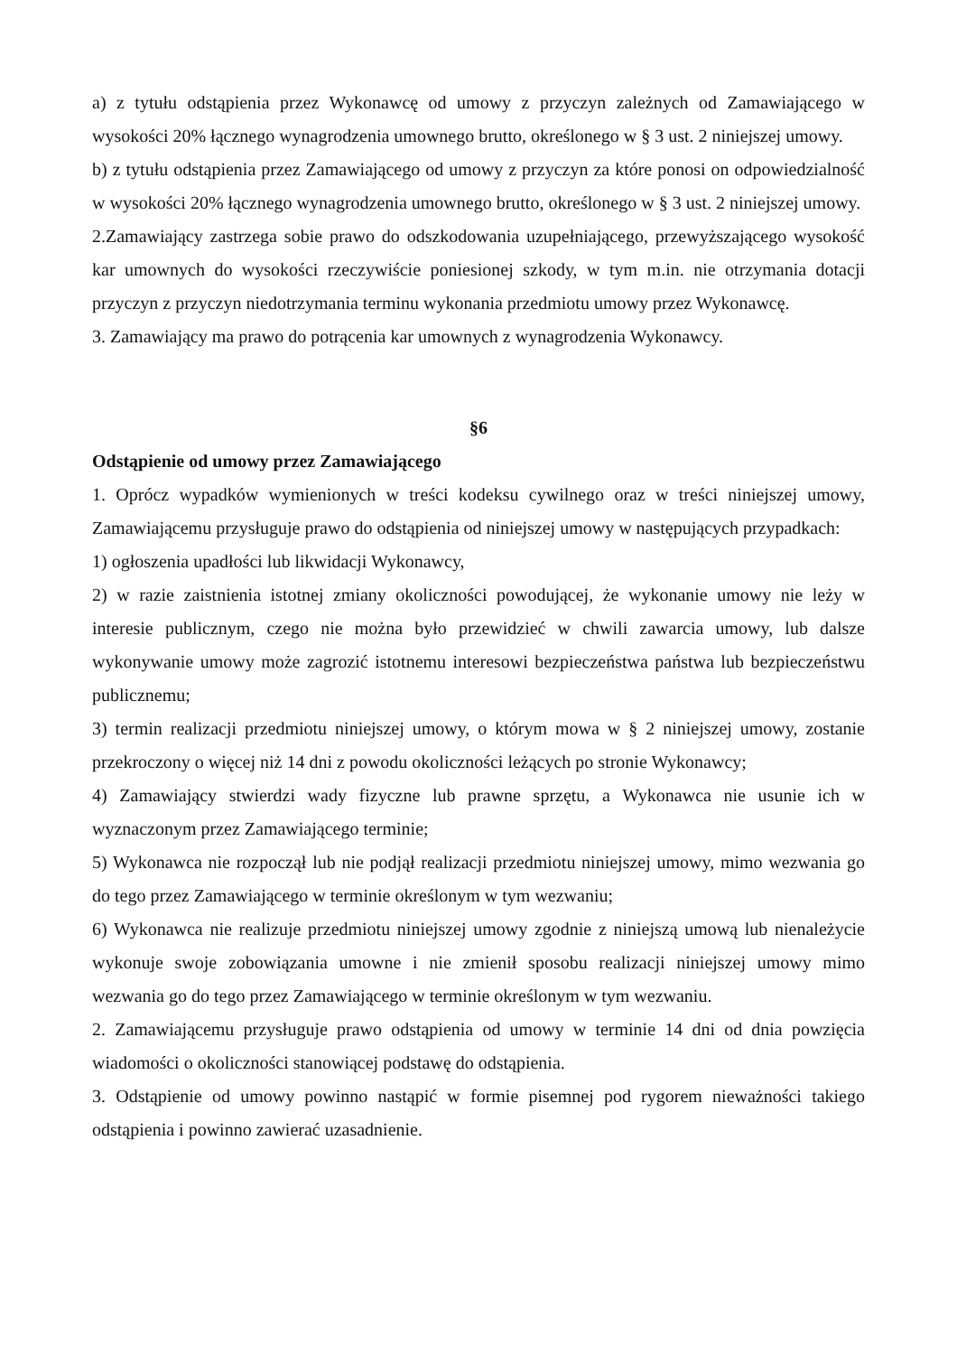a) z tytułu odstąpienia przez Wykonawcę od umowy z przyczyn zależnych od Zamawiającego w wysokości 20% łącznego wynagrodzenia umownego brutto, określonego w § 3 ust. 2 niniejszej umowy.
b) z tytułu odstąpienia przez Zamawiającego od umowy z przyczyn za które ponosi on odpowiedzialność w wysokości 20% łącznego wynagrodzenia umownego brutto, określonego w § 3 ust. 2 niniejszej umowy.
2.Zamawiający zastrzega sobie prawo do odszkodowania uzupełniającego, przewyższającego wysokość kar umownych do wysokości rzeczywiście poniesionej szkody, w tym m.in. nie otrzymania dotacji przyczyn z przyczyn niedotrzymania terminu wykonania przedmiotu umowy przez Wykonawcę.
3. Zamawiający ma prawo do potrącenia kar umownych z wynagrodzenia Wykonawcy.
§6
Odstąpienie od umowy przez Zamawiającego
1. Oprócz wypadków wymienionych w treści kodeksu cywilnego oraz w treści niniejszej umowy, Zamawiającemu przysługuje prawo do odstąpienia od niniejszej umowy w następujących przypadkach:
1) ogłoszenia upadłości lub likwidacji Wykonawcy,
2) w razie zaistnienia istotnej zmiany okoliczności powodującej, że wykonanie umowy nie leży w interesie publicznym, czego nie można było przewidzieć w chwili zawarcia umowy, lub dalsze wykonywanie umowy może zagrozić istotnemu interesowi bezpieczeństwa państwa lub bezpieczeństwu publicznemu;
3) termin realizacji przedmiotu niniejszej umowy, o którym mowa w § 2 niniejszej umowy, zostanie przekroczony o więcej niż 14 dni z powodu okoliczności leżących po stronie Wykonawcy;
4) Zamawiający stwierdzi wady fizyczne lub prawne sprzętu, a Wykonawca nie usunie ich w wyznaczonym przez Zamawiającego terminie;
5) Wykonawca nie rozpoczął lub nie podjął realizacji przedmiotu niniejszej umowy, mimo wezwania go do tego przez Zamawiającego w terminie określonym w tym wezwaniu;
6) Wykonawca nie realizuje przedmiotu niniejszej umowy zgodnie z niniejszą umową lub nienależycie wykonuje swoje zobowiązania umowne i nie zmienił sposobu realizacji niniejszej umowy mimo wezwania go do tego przez Zamawiającego w terminie określonym w tym wezwaniu.
2. Zamawiającemu przysługuje prawo odstąpienia od umowy w terminie 14 dni od dnia powzięcia wiadomości o okoliczności stanowiącej podstawę do odstąpienia.
3. Odstąpienie od umowy powinno nastąpić w formie pisemnej pod rygorem nieważności takiego odstąpienia i powinno zawierać uzasadnienie.